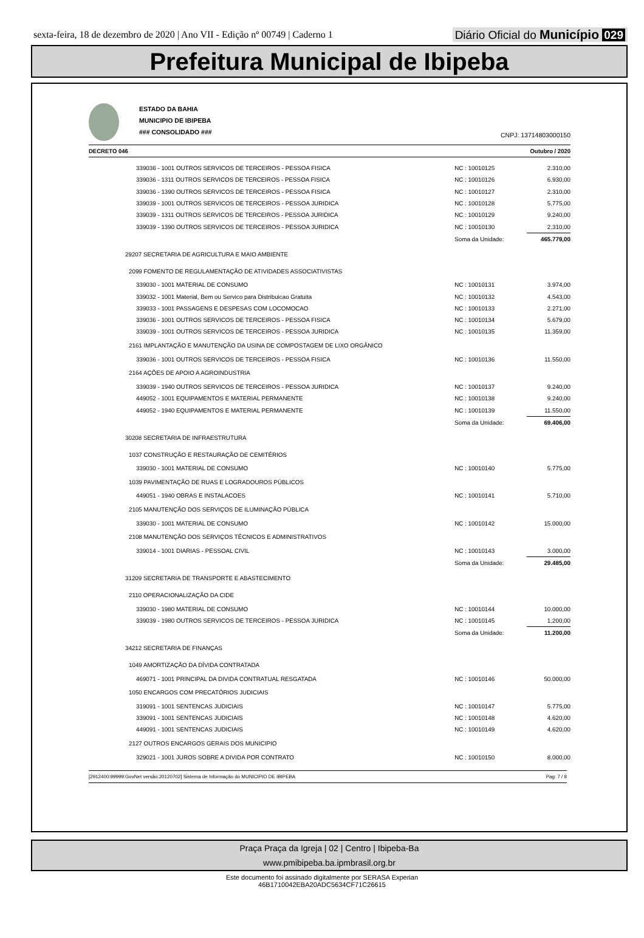sexta-feira, 18 de dezembro de 2020 | Ano VII - Edição nº 00749 | Caderno 1
Diário Oficial do Município 029
Prefeitura Municipal de Ibipeba
ESTADO DA BAHIA
MUNICIPIO DE IBIPEBA
### CONSOLIDADO ###
CNPJ: 13714803000150
DECRETO 046 Outubro / 2020
| 339036 - 1001 OUTROS SERVICOS DE TERCEIROS - PESSOA FISICA | NC : 10010125 | 2.310,00 |
| 339036 - 1311 OUTROS SERVICOS DE TERCEIROS - PESSOA FISICA | NC : 10010126 | 6.930,00 |
| 339036 - 1390 OUTROS SERVICOS DE TERCEIROS - PESSOA FISICA | NC : 10010127 | 2.310,00 |
| 339039 - 1001 OUTROS SERVICOS DE TERCEIROS - PESSOA JURIDICA | NC : 10010128 | 5.775,00 |
| 339039 - 1311 OUTROS SERVICOS DE TERCEIROS - PESSOA JURIDICA | NC : 10010129 | 9.240,00 |
| 339039 - 1390 OUTROS SERVICOS DE TERCEIROS - PESSOA JURIDICA | NC : 10010130 | 2.310,00 |
| | Soma da Unidade: | 465.779,00 |
| 29207 SECRETARIA DE AGRICULTURA E MAIO AMBIENTE | | |
| 2099 FOMENTO DE REGULAMENTAÇÃO DE ATIVIDADES ASSOCIATIVISTAS | | |
| 339030 - 1001 MATERIAL DE CONSUMO | NC : 10010131 | 3.974,00 |
| 339032 - 1001 Material, Bem ou Servico para Distribuicao Gratuita | NC : 10010132 | 4.543,00 |
| 339033 - 1001 PASSAGENS E DESPESAS COM LOCOMOCAO | NC : 10010133 | 2.271,00 |
| 339036 - 1001 OUTROS SERVICOS DE TERCEIROS - PESSOA FISICA | NC : 10010134 | 5.679,00 |
| 339039 - 1001 OUTROS SERVICOS DE TERCEIROS - PESSOA JURIDICA | NC : 10010135 | 11.359,00 |
| 2161 IMPLANTAÇÃO E MANUTENÇÃO DA USINA DE COMPOSTAGEM DE LIXO ORGÂNICO | | |
| 339036 - 1001 OUTROS SERVICOS DE TERCEIROS - PESSOA FISICA | NC : 10010136 | 11.550,00 |
| 2164 AÇÕES DE APOIO A AGROINDUSTRIA | | |
| 339039 - 1940 OUTROS SERVICOS DE TERCEIROS - PESSOA JURIDICA | NC : 10010137 | 9.240,00 |
| 449052 - 1001 EQUIPAMENTOS E MATERIAL PERMANENTE | NC : 10010138 | 9.240,00 |
| 449052 - 1940 EQUIPAMENTOS E MATERIAL PERMANENTE | NC : 10010139 | 11.550,00 |
| | Soma da Unidade: | 69.406,00 |
| 30208 SECRETARIA DE INFRAESTRUTURA | | |
| 1037 CONSTRUÇÃO E RESTAURAÇÃO DE CEMITÉRIOS | | |
| 339030 - 1001 MATERIAL DE CONSUMO | NC : 10010140 | 5.775,00 |
| 1039 PAVIMENTAÇÃO DE RUAS E LOGRADOUROS PÚBLICOS | | |
| 449051 - 1940 OBRAS E INSTALACOES | NC : 10010141 | 5.710,00 |
| 2105 MANUTENÇÃO DOS SERVIÇOS DE ILUMINAÇÃO PÚBLICA | | |
| 339030 - 1001 MATERIAL DE CONSUMO | NC : 10010142 | 15.000,00 |
| 2108 MANUTENÇÃO DOS SERVIÇOS TÉCNICOS E ADMINISTRATIVOS | | |
| 339014 - 1001 DIARIAS - PESSOAL CIVIL | NC : 10010143 | 3.000,00 |
| | Soma da Unidade: | 29.485,00 |
| 31209 SECRETARIA DE TRANSPORTE E ABASTECIMENTO | | |
| 2110 OPERACIONALIZAÇÃO DA CIDE | | |
| 339030 - 1980 MATERIAL DE CONSUMO | NC : 10010144 | 10.000,00 |
| 339039 - 1980 OUTROS SERVICOS DE TERCEIROS - PESSOA JURIDICA | NC : 10010145 | 1.200,00 |
| | Soma da Unidade: | 11.200,00 |
| 34212 SECRETARIA DE FINANÇAS | | |
| 1049 AMORTIZAÇÃO DA DÍVIDA CONTRATADA | | |
| 469071 - 1001 PRINCIPAL DA DIVIDA CONTRATUAL RESGATADA | NC : 10010146 | 50.000,00 |
| 1050 ENCARGOS COM PRECATÓRIOS JUDICIAIS | | |
| 319091 - 1001 SENTENCAS JUDICIAIS | NC : 10010147 | 5.775,00 |
| 339091 - 1001 SENTENCAS JUDICIAIS | NC : 10010148 | 4.620,00 |
| 449091 - 1001 SENTENCAS JUDICIAIS | NC : 10010149 | 4.620,00 |
| 2127 OUTROS ENCARGOS GERAIS DOS MUNICIPIO | | |
| 329021 - 1001 JUROS SOBRE A DIVIDA POR CONTRATO | NC : 10010150 | 8.000,00 |
[2912400:99999:GovNet versão:20120702] Sistema de Informação do MUNICIPIO DE IBIPEBA Pag: 7 / 8
Praça Praça da Igreja | 02 | Centro | Ibipeba-Ba
www.pmibipeba.ba.ipmbrasil.org.br
Este documento foi assinado digitalmente por SERASA Experian
46B1710042EBA20ADC5634CF71C26615